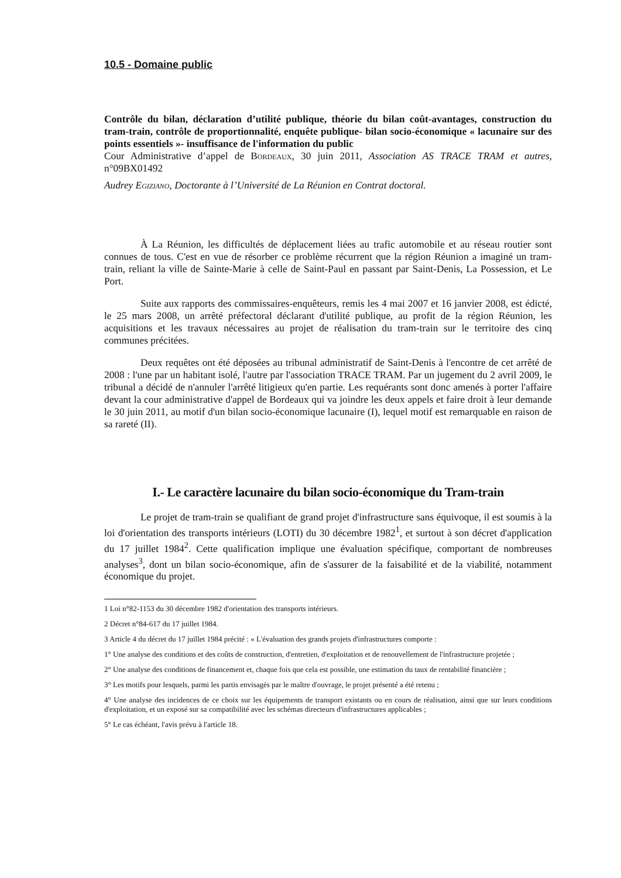10.5 - Domaine public
Contrôle du bilan, déclaration d’utilité publique, théorie du bilan coût-avantages, construction du tram-train, contrôle de proportionnalité, enquête publique- bilan socio-économique « lacunaire sur des points essentiels »- insuffisance de l'information du public
Cour Administrative d’appel de Bordeaux, 30 juin 2011, Association AS TRACE TRAM et autres, n°09BX01492
Audrey Egiziano, Doctorante à l’Université de La Réunion en Contrat doctoral.
À La Réunion, les difficultés de déplacement liées au trafic automobile et au réseau routier sont connues de tous. C'est en vue de résorber ce problème récurrent que la région Réunion a imaginé un tram-train, reliant la ville de Sainte-Marie à celle de Saint-Paul en passant par Saint-Denis, La Possession, et Le Port.
Suite aux rapports des commissaires-enquêteurs, remis les 4 mai 2007 et 16 janvier 2008, est édicté, le 25 mars 2008, un arrêté préfectoral déclarant d'utilité publique, au profit de la région Réunion, les acquisitions et les travaux nécessaires au projet de réalisation du tram-train sur le territoire des cinq communes précitées.
Deux requêtes ont été déposées au tribunal administratif de Saint-Denis à l'encontre de cet arrêté de 2008 : l'une par un habitant isolé, l'autre par l'association TRACE TRAM. Par un jugement du 2 avril 2009, le tribunal a décidé de n'annuler l'arrêté litigieux qu'en partie. Les requérants sont donc amenés à porter l'affaire devant la cour administrative d'appel de Bordeaux qui va joindre les deux appels et faire droit à leur demande le 30 juin 2011, au motif d'un bilan socio-économique lacunaire (I), lequel motif est remarquable en raison de sa rareté (II).
I.- Le caractère lacunaire du bilan socio-économique du Tram-train
Le projet de tram-train se qualifiant de grand projet d'infrastructure sans équivoque, il est soumis à la loi d'orientation des transports intérieurs (LOTI) du 30 décembre 1982<sup>1</sup>, et surtout à son décret d'application du 17 juillet 1984<sup>2</sup>. Cette qualification implique une évaluation spécifique, comportant de nombreuses analyses<sup>3</sup>, dont un bilan socio-économique, afin de s'assurer de la faisabilité et de la viabilité, notamment économique du projet.
1 Loi n°82-1153 du 30 décembre 1982 d'orientation des transports intérieurs.
2 Décret n°84-617 du 17 juillet 1984.
3 Article 4 du décret du 17 juillet 1984 précité : « L'évaluation des grands projets d'infrastructures comporte :
1° Une analyse des conditions et des coûts de construction, d'entretien, d'exploitation et de renouvellement de l'infrastructure projetée ;
2° Une analyse des conditions de financement et, chaque fois que cela est possible, une estimation du taux de rentabilité financière ;
3° Les motifs pour lesquels, parmi les partis envisagés par le maître d'ouvrage, le projet présenté a été retenu ;
4° Une analyse des incidences de ce choix sur les équipements de transport existants ou en cours de réalisation, ainsi que sur leurs conditions d'exploitation, et un exposé sur sa compatibilité avec les schémas directeurs d'infrastructures applicables ;
5° Le cas échéant, l'avis prévu à l'article 18.